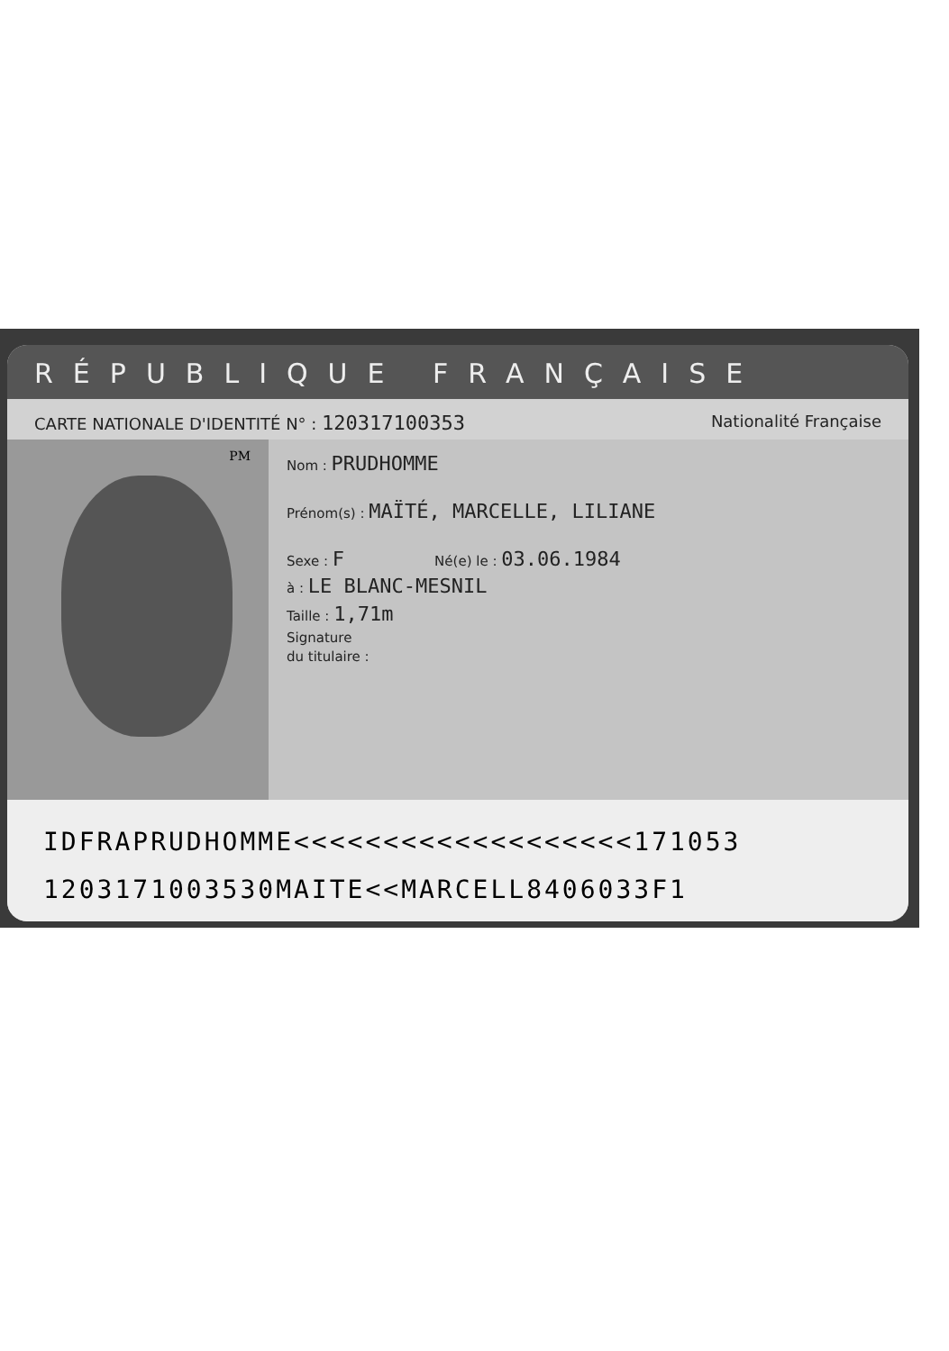RÉPUBLIQUE FRANÇAISE
CARTE NATIONALE D'IDENTITÉ N° : 120317100353 Nationalité Française
PM
Nom : PRUDHOMME
Prénom(s) : MAÏTÉ, MARCELLE, LILIANE
Sexe : F Né(e) le : 03.06.1984
à : LE BLANC-MESNIL
Taille : 1,71m
Signature
du titulaire :
IDFRAPRUDHOMME<<<<<<<<<<<<<<<<<<<171053
1203171003530MAITE<<MARCELL8406033F1